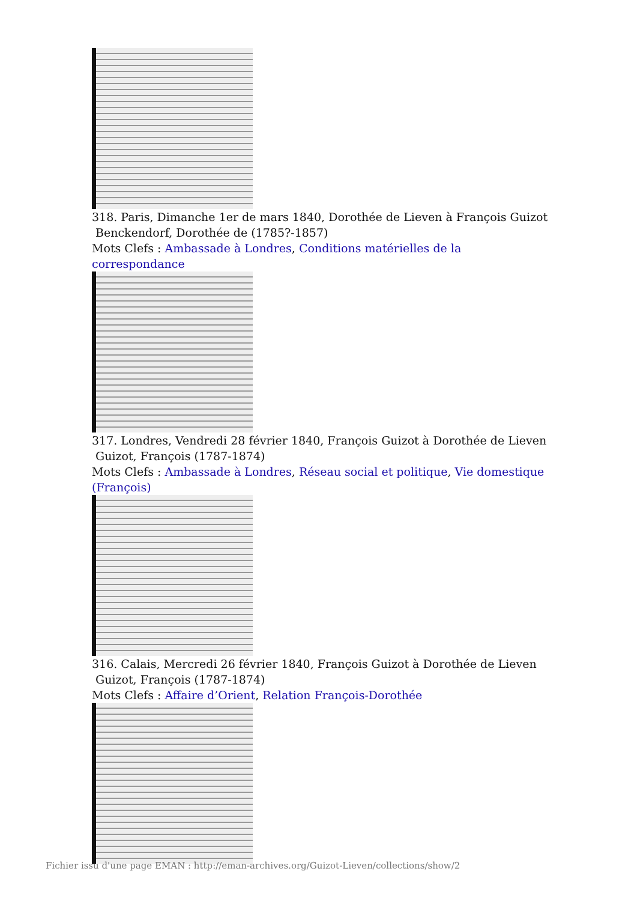318. Paris, Dimanche 1er de mars 1840, Dorothée de Lieven à François Guizot
Benckendorf, Dorothée de (1785?-1857)
Mots Clefs : Ambassade à Londres, Conditions matérielles de la correspondance
317. Londres, Vendredi 28 février 1840, François Guizot à Dorothée de Lieven
Guizot, François (1787-1874)
Mots Clefs : Ambassade à Londres, Réseau social et politique, Vie domestique (François)
316. Calais, Mercredi 26 février 1840, François Guizot à Dorothée de Lieven
Guizot, François (1787-1874)
Mots Clefs : Affaire d’Orient, Relation François-Dorothée
Fichier issu d'une page EMAN : http://eman-archives.org/Guizot-Lieven/collections/show/2